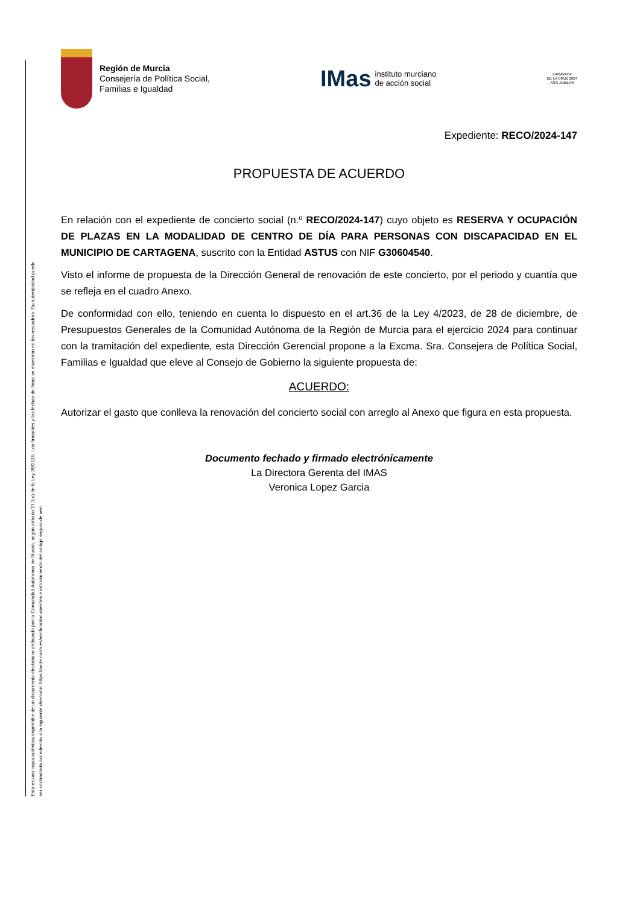Esta es una copia auténtica imprimible de un documento electrónico archivado por la Comunidad Autónoma de Murcia, según artículo 27.3.c) de la Ley 39/2015. Los firmantes y las fechas de firma se muestran en los recuadros. Su autenticidad puede ser contrastada accediendo a la siguiente dirección: https://sede.carm.es/verificardocumentos e introduciendo del código seguro de veri
Región de Murcia
Consejería de Política Social,
Familias e Igualdad
IMas instituto murciano
de acción social
CARAVACA
DE LA CRUZ 2024
AÑO JUBILAR
Expediente: RECO/2024-147
PROPUESTA DE ACUERDO
En relación con el expediente de concierto social (n.º RECO/2024-147) cuyo objeto es RESERVA Y OCUPACIÓN DE PLAZAS EN LA MODALIDAD DE CENTRO DE DÍA PARA PERSONAS CON DISCAPACIDAD EN EL MUNICIPIO DE CARTAGENA, suscrito con la Entidad ASTUS con NIF G30604540.
Visto el informe de propuesta de la Dirección General de renovación de este concierto, por el periodo y cuantía que se refleja en el cuadro Anexo.
De conformidad con ello, teniendo en cuenta lo dispuesto en el art.36 de la Ley 4/2023, de 28 de diciembre, de Presupuestos Generales de la Comunidad Autónoma de la Región de Murcia para el ejercicio 2024 para continuar con la tramitación del expediente, esta Dirección Gerencial propone a la Excma. Sra. Consejera de Política Social, Familias e Igualdad que eleve al Consejo de Gobierno la siguiente propuesta de:
ACUERDO:
Autorizar el gasto que conlleva la renovación del concierto social con arreglo al Anexo que figura en esta propuesta.
Documento fechado y firmado electrónicamente
La Directora Gerenta del IMAS
Veronica Lopez Garcia